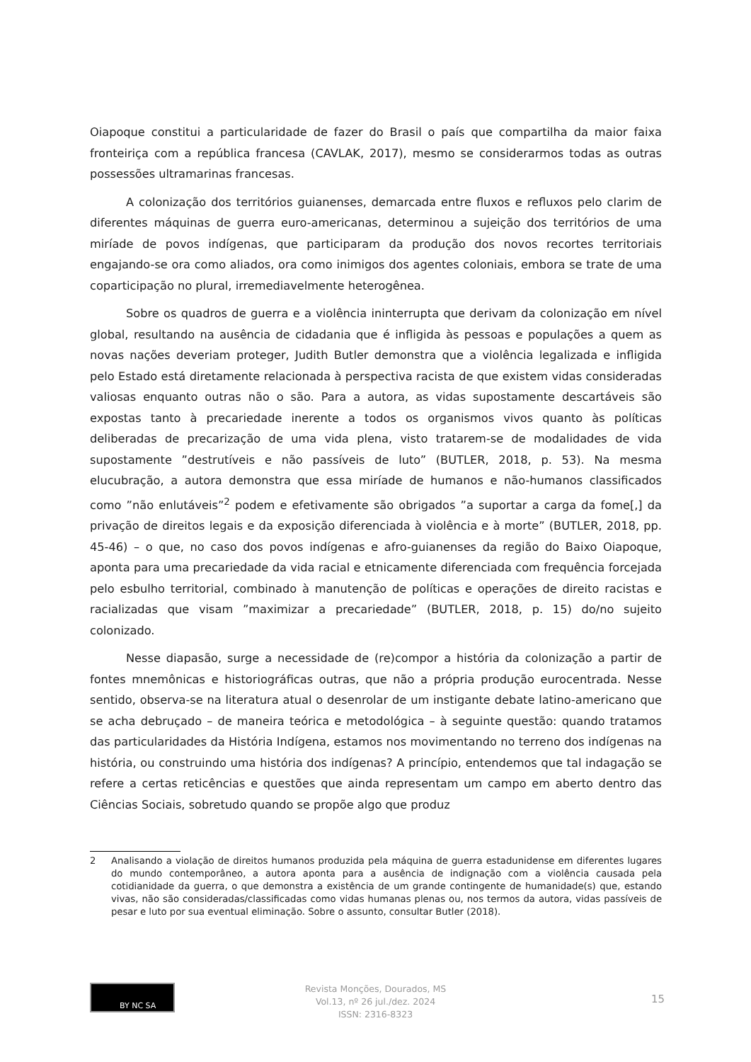Oiapoque constitui a particularidade de fazer do Brasil o país que compartilha da maior faixa fronteiriça com a república francesa (CAVLAK, 2017), mesmo se considerarmos todas as outras possessões ultramarinas francesas.
A colonização dos territórios guianenses, demarcada entre fluxos e refluxos pelo clarim de diferentes máquinas de guerra euro-americanas, determinou a sujeição dos territórios de uma miríade de povos indígenas, que participaram da produção dos novos recortes territoriais engajando-se ora como aliados, ora como inimigos dos agentes coloniais, embora se trate de uma coparticipação no plural, irremediavelmente heterogênea.
Sobre os quadros de guerra e a violência ininterrupta que derivam da colonização em nível global, resultando na ausência de cidadania que é infligida às pessoas e populações a quem as novas nações deveriam proteger, Judith Butler demonstra que a violência legalizada e infligida pelo Estado está diretamente relacionada à perspectiva racista de que existem vidas consideradas valiosas enquanto outras não o são. Para a autora, as vidas supostamente descartáveis são expostas tanto à precariedade inerente a todos os organismos vivos quanto às políticas deliberadas de precarização de uma vida plena, visto tratarem-se de modalidades de vida supostamente ”destrutíveis e não passíveis de luto” (BUTLER, 2018, p. 53). Na mesma elucubração, a autora demonstra que essa miríade de humanos e não-humanos classificados como ”não enlutáveis”<sup>2</sup> podem e efetivamente são obrigados ”a suportar a carga da fome[,] da privação de direitos legais e da exposição diferenciada à violência e à morte” (BUTLER, 2018, pp. 45-46) – o que, no caso dos povos indígenas e afro-guianenses da região do Baixo Oiapoque, aponta para uma precariedade da vida racial e etnicamente diferenciada com frequência forcejada pelo esbulho territorial, combinado à manutenção de políticas e operações de direito racistas e racializadas que visam ”maximizar a precariedade” (BUTLER, 2018, p. 15) do/no sujeito colonizado.
Nesse diapasão, surge a necessidade de (re)compor a história da colonização a partir de fontes mnemônicas e historiográficas outras, que não a própria produção eurocentrada. Nesse sentido, observa-se na literatura atual o desenrolar de um instigante debate latino-americano que se acha debruçado – de maneira teórica e metodológica – à seguinte questão: quando tratamos das particularidades da História Indígena, estamos nos movimentando no terreno dos indígenas na história, ou construindo uma história dos indígenas? A princípio, entendemos que tal indagação se refere a certas reticências e questões que ainda representam um campo em aberto dentro das Ciências Sociais, sobretudo quando se propõe algo que produz
2 Analisando a violação de direitos humanos produzida pela máquina de guerra estadunidense em diferentes lugares do mundo contemporâneo, a autora aponta para a ausência de indignação com a violência causada pela cotidianidade da guerra, o que demonstra a existência de um grande contingente de humanidade(s) que, estando vivas, não são consideradas/classificadas como vidas humanas plenas ou, nos termos da autora, vidas passíveis de pesar e luto por sua eventual eliminação. Sobre o assunto, consultar Butler (2018).
BY NC SA
Revista Monções, Dourados, MS
Vol.13, nº 26 jul./dez. 2024
ISSN: 2316-8323
15